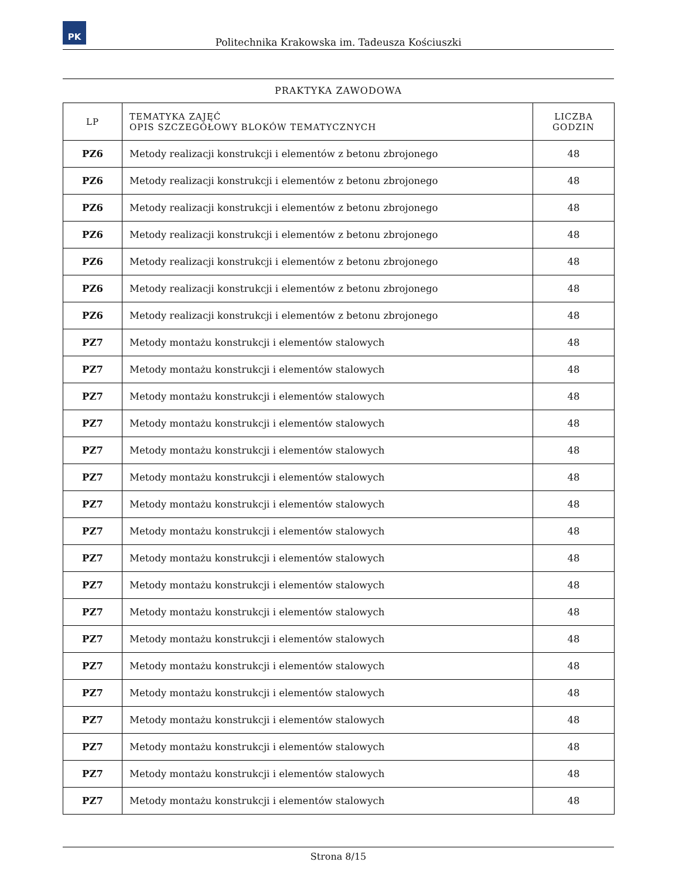PK
Politechnika Krakowska im. Tadeusza Kościuszki
PRAKTYKA ZAWODOWA
| LP | TEMATYKA ZAJĘĆ OPIS SZCZEGÓŁOWY BLOKÓW TEMATYCZNYCH | LICZBA GODZIN |
| --- | --- | --- |
| PZ6 | Metody realizacji konstrukcji i elementów z betonu zbrojonego | 48 |
| PZ6 | Metody realizacji konstrukcji i elementów z betonu zbrojonego | 48 |
| PZ6 | Metody realizacji konstrukcji i elementów z betonu zbrojonego | 48 |
| PZ6 | Metody realizacji konstrukcji i elementów z betonu zbrojonego | 48 |
| PZ6 | Metody realizacji konstrukcji i elementów z betonu zbrojonego | 48 |
| PZ6 | Metody realizacji konstrukcji i elementów z betonu zbrojonego | 48 |
| PZ6 | Metody realizacji konstrukcji i elementów z betonu zbrojonego | 48 |
| PZ7 | Metody montażu konstrukcji i elementów stalowych | 48 |
| PZ7 | Metody montażu konstrukcji i elementów stalowych | 48 |
| PZ7 | Metody montażu konstrukcji i elementów stalowych | 48 |
| PZ7 | Metody montażu konstrukcji i elementów stalowych | 48 |
| PZ7 | Metody montażu konstrukcji i elementów stalowych | 48 |
| PZ7 | Metody montażu konstrukcji i elementów stalowych | 48 |
| PZ7 | Metody montażu konstrukcji i elementów stalowych | 48 |
| PZ7 | Metody montażu konstrukcji i elementów stalowych | 48 |
| PZ7 | Metody montażu konstrukcji i elementów stalowych | 48 |
| PZ7 | Metody montażu konstrukcji i elementów stalowych | 48 |
| PZ7 | Metody montażu konstrukcji i elementów stalowych | 48 |
| PZ7 | Metody montażu konstrukcji i elementów stalowych | 48 |
| PZ7 | Metody montażu konstrukcji i elementów stalowych | 48 |
| PZ7 | Metody montażu konstrukcji i elementów stalowych | 48 |
| PZ7 | Metody montażu konstrukcji i elementów stalowych | 48 |
| PZ7 | Metody montażu konstrukcji i elementów stalowych | 48 |
| PZ7 | Metody montażu konstrukcji i elementów stalowych | 48 |
| PZ7 | Metody montażu konstrukcji i elementów stalowych | 48 |
Strona 8/15